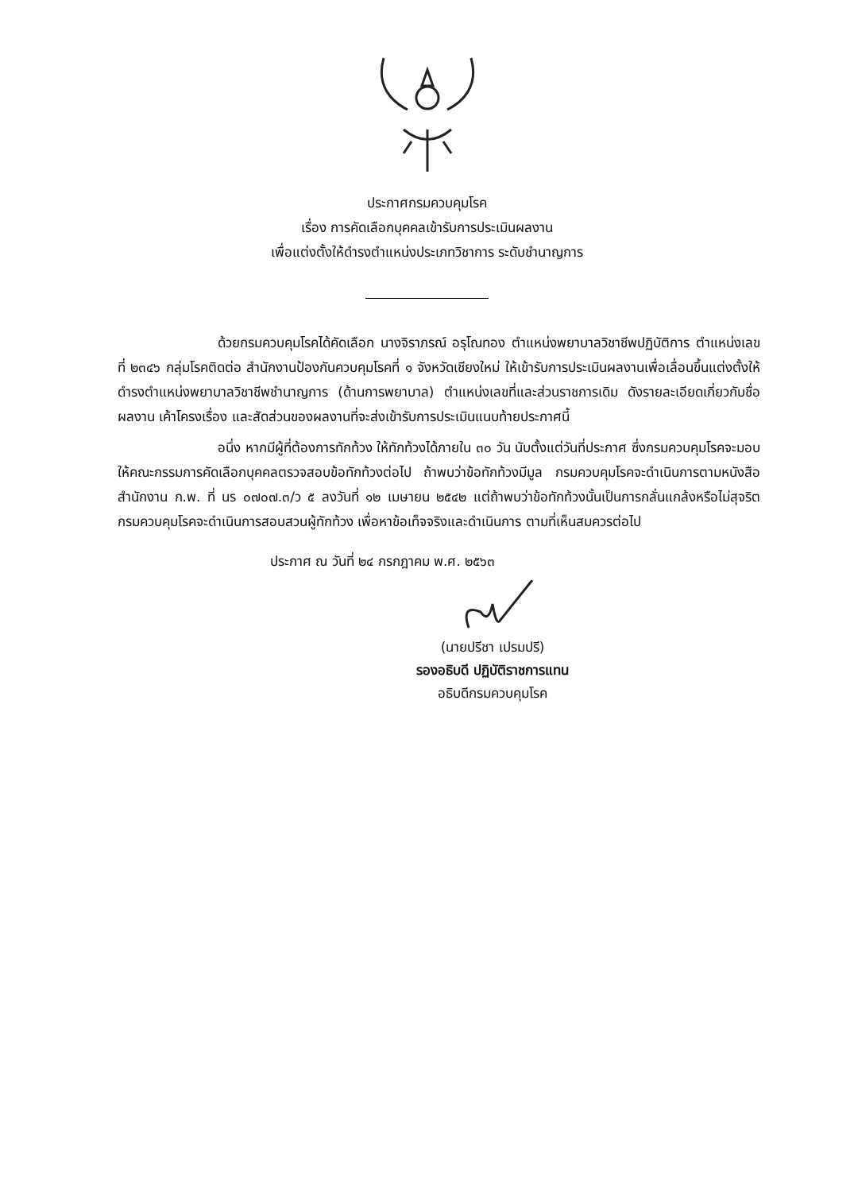ประกาศกรมควบคุมโรค
เรื่อง การคัดเลือกบุคคลเข้ารับการประเมินผลงาน
เพื่อแต่งตั้งให้ดำรงตำแหน่งประเภทวิชาการ ระดับชำนาญการ
ด้วยกรมควบคุมโรคได้คัดเลือก นางจิราภรณ์ อรุโณทอง ตำแหน่งพยาบาลวิชาชีพปฏิบัติการ ตำแหน่งเลขที่ ๒๓๔๖ กลุ่มโรคติดต่อ สำนักงานป้องกันควบคุมโรคที่ ๑ จังหวัดเชียงใหม่ ให้เข้ารับการประเมินผลงานเพื่อเลื่อนขึ้นแต่งตั้งให้ดำรงตำแหน่งพยาบาลวิชาชีพชำนาญการ (ด้านการพยาบาล) ตำแหน่งเลขที่และส่วนราชการเดิม ดังรายละเอียดเกี่ยวกับชื่อผลงาน เค้าโครงเรื่อง และสัดส่วนของผลงานที่จะส่งเข้ารับการประเมินแนบท้ายประกาศนี้
อนึ่ง หากมีผู้ที่ต้องการทักท้วง ให้ทักท้วงได้ภายใน ๓๐ วัน นับตั้งแต่วันที่ประกาศ ซึ่งกรมควบคุมโรคจะมอบให้คณะกรรมการคัดเลือกบุคคลตรวจสอบข้อทักท้วงต่อไป ถ้าพบว่าข้อทักท้วงมีมูล กรมควบคุมโรคจะดำเนินการตามหนังสือสำนักงาน ก.พ. ที่ นร ๐๗๐๗.๓/ว ๕ ลงวันที่ ๑๒ เมษายน ๒๕๔๒ แต่ถ้าพบว่าข้อทักท้วงนั้นเป็นการกลั่นแกล้งหรือไม่สุจริต กรมควบคุมโรคจะดำเนินการสอบสวนผู้ทักท้วง เพื่อหาข้อเท็จจริงและดำเนินการ ตามที่เห็นสมควรต่อไป
ประกาศ ณ วันที่ ๒๔ กรกฎาคม พ.ศ. ๒๕๖๓
(นายปรีชา เปรมปรี)
รองอธิบดี ปฏิบัติราชการแทน
อธิบดีกรมควบคุมโรค